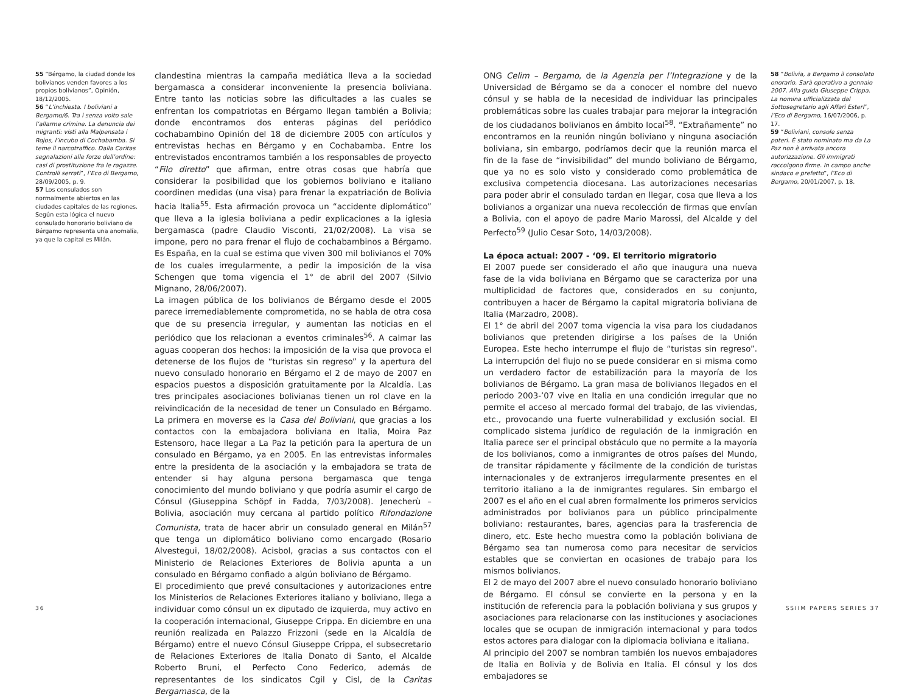55 “Bérgamo, la ciudad donde los bolivianos venden favores a los propios bolivianos”, Opinión, 18/12/2005.
56 “L’inchiesta. I boliviani a Bergamo/6. Tra i senza volto sale l’allarme crimine. La denuncia dei migranti: visti alla Malpensata i Rojos, l’incubo di Cochabamba. Si teme il narcotraffico. Dalla Caritas segnalazioni alle forze dell’ordine: casi di prostituzione fra le ragazze. Controlli serrati”, l’Eco di Bergamo, 28/09/2005, p. 9.
57 Los consulados son normalmente abiertos en las ciudades capitales de las regiones. Según esta lógica el nuevo consulado honorario boliviano de Bérgamo representa una anomalía, ya que la capital es Milán.
clandestina mientras la campaña mediática lleva a la sociedad bergamasca a considerar inconveniente la presencia boliviana. Entre tanto las noticias sobre las dificultades a las cuales se enfrentan los compatriotas en Bérgamo llegan también a Bolivia; donde encontramos dos enteras páginas del periódico cochabambino Opinión del 18 de diciembre 2005 con artículos y entrevistas hechas en Bérgamo y en Cochabamba. Entre los entrevistados encontramos también a los responsables de proyecto “Filo diretto” que afirman, entre otras cosas que habría que considerar la posibilidad que los gobiernos boliviano e italiano coordinen medidas (una visa) para frenar la expatriación de Bolivia hacia Italia<sup>55</sup>. Esta afirmación provoca un “accidente diplomático” que lleva a la iglesia boliviana a pedir explicaciones a la iglesia bergamasca (padre Claudio Visconti, 21/02/2008). La visa se impone, pero no para frenar el flujo de cochabambinos a Bérgamo. Es España, en la cual se estima que viven 300 mil bolivianos el 70% de los cuales irregularmente, a pedir la imposición de la visa Schengen que toma vigencia el 1° de abril del 2007 (Silvio Mignano, 28/06/2007).
La imagen pública de los bolivianos de Bérgamo desde el 2005 parece irremediablemente comprometida, no se habla de otra cosa que de su presencia irregular, y aumentan las noticias en el periódico que los relacionan a eventos criminales<sup>56</sup>. A calmar las aguas cooperan dos hechos: la imposición de la visa que provoca el detenerse de los flujos de “turistas sin regreso” y la apertura del nuevo consulado honorario en Bérgamo el 2 de mayo de 2007 en espacios puestos a disposición gratuitamente por la Alcaldía. Las tres principales asociaciones bolivianas tienen un rol clave en la reivindicación de la necesidad de tener un Consulado en Bérgamo. La primera en moverse es la Casa dei Boliviani, que gracias a los contactos con la embajadora boliviana en Italia, Moira Paz Estensoro, hace llegar a La Paz la petición para la apertura de un consulado en Bérgamo, ya en 2005. En las entrevistas informales entre la presidenta de la asociación y la embajadora se trata de entender si hay alguna persona bergamasca que tenga conocimiento del mundo boliviano y que podría asumir el cargo de Cónsul (Giuseppina Schöpf in Fadda, 7/03/2008). Jenecherù – Bolivia, asociación muy cercana al partido político Rifondazione Comunista, trata de hacer abrir un consulado general en Milán<sup>57</sup> que tenga un diplomático boliviano como encargado (Rosario Alvestegui, 18/02/2008). Acisbol, gracias a sus contactos con el Ministerio de Relaciones Exteriores de Bolivia apunta a un consulado en Bérgamo confiado a algún boliviano de Bérgamo.
El procedimiento que prevé consultaciones y autorizaciones entre los Ministerios de Relaciones Exteriores italiano y boliviano, llega a individuar como cónsul un ex diputado de izquierda, muy activo en la cooperación internacional, Giuseppe Crippa. En diciembre en una reunión realizada en Palazzo Frizzoni (sede en la Alcaldía de Bérgamo) entre el nuevo Cónsul Giuseppe Crippa, el subsecretario de Relaciones Exteriores de Italia Donato di Santo, el Alcalde Roberto Bruni, el Perfecto Cono Federico, además de representantes de los sindicatos Cgil y Cisl, de la Caritas Bergamasca, de la
ONG Celim – Bergamo, de la Agenzia per l’Integrazione y de la Universidad de Bérgamo se da a conocer el nombre del nuevo cónsul y se habla de la necesidad de individuar las principales problemáticas sobre las cuales trabajar para mejorar la integración de los ciudadanos bolivianos en ámbito local<sup>58</sup>. “Extrañamente” no encontramos en la reunión ningún boliviano y ninguna asociación boliviana, sin embargo, podríamos decir que la reunión marca el fin de la fase de “invisibilidad” del mundo boliviano de Bérgamo, que ya no es solo visto y considerado como problemática de exclusiva competencia diocesana. Las autorizaciones necesarias para poder abrir el consulado tardan en llegar, cosa que lleva a los bolivianos a organizar una nueva recolección de firmas que envían a Bolivia, con el apoyo de padre Mario Marossi, del Alcalde y del Perfecto<sup>59</sup> (Julio Cesar Soto, 14/03/2008).
La época actual: 2007 - ‘09. El territorio migratorio
El 2007 puede ser considerado el año que inaugura una nueva fase de la vida boliviana en Bérgamo que se caracteriza por una multiplicidad de factores que, considerados en su conjunto, contribuyen a hacer de Bérgamo la capital migratoria boliviana de Italia (Marzadro, 2008).
El 1° de abril del 2007 toma vigencia la visa para los ciudadanos bolivianos que pretenden dirigirse a los países de la Unión Europea. Este hecho interrumpe el flujo de “turistas sin regreso”. La interrupción del flujo no se puede considerar en si misma como un verdadero factor de estabilización para la mayoría de los bolivianos de Bérgamo. La gran masa de bolivianos llegados en el periodo 2003-’07 vive en Italia en una condición irregular que no permite el acceso al mercado formal del trabajo, de las viviendas, etc., provocando una fuerte vulnerabilidad y exclusión social. El complicado sistema jurídico de regulación de la inmigración en Italia parece ser el principal obstáculo que no permite a la mayoría de los bolivianos, como a inmigrantes de otros países del Mundo, de transitar rápidamente y fácilmente de la condición de turistas internacionales y de extranjeros irregularmente presentes en el territorio italiano a la de inmigrantes regulares. Sin embargo el 2007 es el año en el cual abren formalmente los primeros servicios administrados por bolivianos para un público principalmente boliviano: restaurantes, bares, agencias para la trasferencia de dinero, etc. Este hecho muestra como la población boliviana de Bérgamo sea tan numerosa como para necesitar de servicios estables que se conviertan en ocasiones de trabajo para los mismos bolivianos.
El 2 de mayo del 2007 abre el nuevo consulado honorario boliviano de Bérgamo. El cónsul se convierte en la persona y en la institución de referencia para la población boliviana y sus grupos y asociaciones para relacionarse con las instituciones y asociaciones locales que se ocupan de inmigración internacional y para todos estos actores para dialogar con la diplomacia boliviana e italiana.
Al principio del 2007 se nombran también los nuevos embajadores de Italia en Bolivia y de Bolivia en Italia. El cónsul y los dos embajadores se
58 “Bolivia, a Bergamo il consolato onorario. Sarà operativo a gennaio 2007. Alla guida Giuseppe Crippa. La nomina ufficializzata dal Sottosegretario agli Affari Esteri”, l’Eco di Bergamo, 16/07/2006, p. 17.
59 “Boliviani, console senza poteri. È stato nominato ma da La Paz non è arrivata ancora autorizzazione. Gli immigrati raccolgono firme. In campo anche sindaco e prefetto”, l’Eco di Bergamo, 20/01/2007, p. 18.
36 SSIIM PAPERS SERIES 37